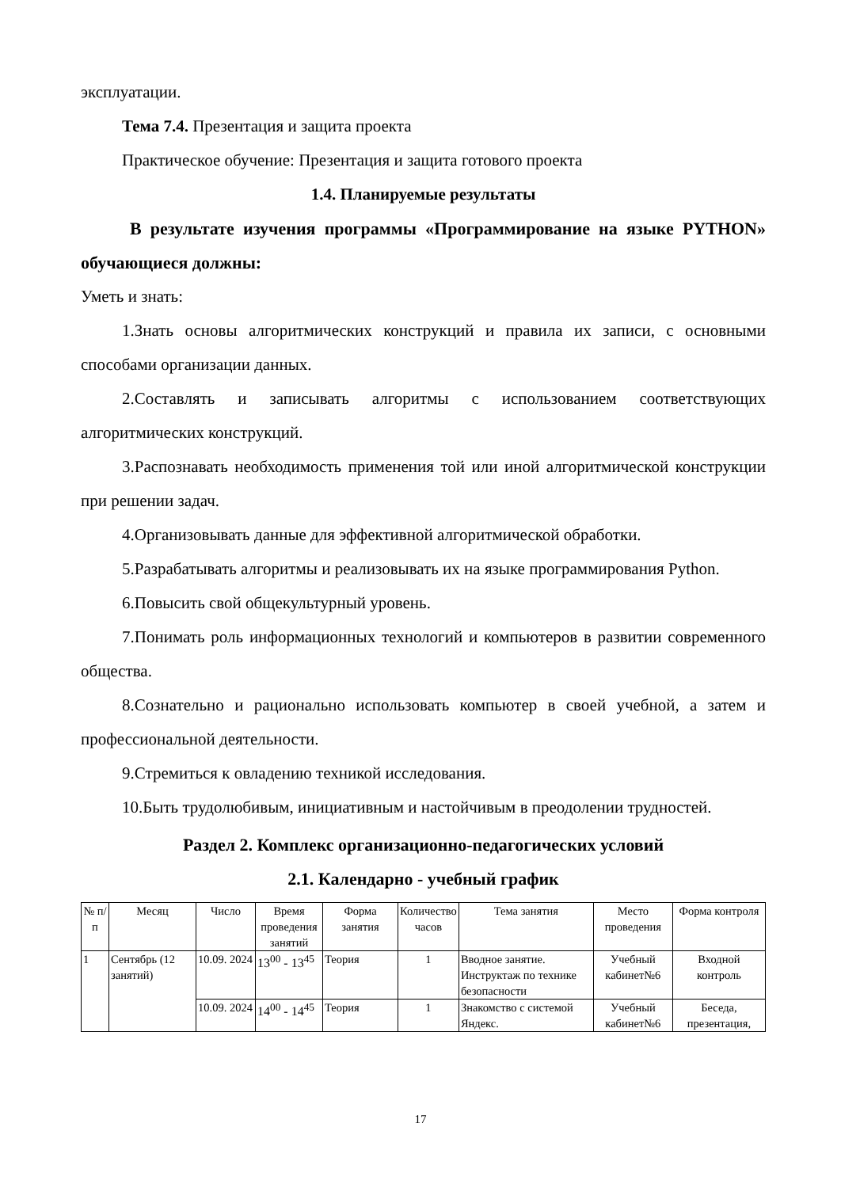эксплуатации.
Тема 7.4. Презентация и защита проекта
Практическое обучение: Презентация и защита готового проекта
1.4. Планируемые результаты
В результате изучения программы «Программирование на языке PYTHON» обучающиеся должны:
Уметь и знать:
1.Знать основы алгоритмических конструкций и правила их записи, с основными способами организации данных.
2.Составлять и записывать алгоритмы с использованием соответствующих алгоритмических конструкций.
3.Распознавать необходимость применения той или иной алгоритмической конструкции при решении задач.
4.Организовывать данные для эффективной алгоритмической обработки.
5.Разрабатывать алгоритмы и реализовывать их на языке программирования Python.
6.Повысить свой общекультурный уровень.
7.Понимать роль информационных технологий и компьютеров в развитии современного общества.
8.Сознательно и рационально использовать компьютер в своей учебной, а затем и профессиональной деятельности.
9.Стремиться к овладению техникой исследования.
10.Быть трудолюбивым, инициативным и настойчивым в преодолении трудностей.
Раздел 2. Комплекс организационно-педагогических условий
2.1. Календарно - учебный график
| № п/п | Месяц | Число | Время проведения занятий | Форма занятия | Количество часов | Тема занятия | Место проведения | Форма контроля |
| --- | --- | --- | --- | --- | --- | --- | --- | --- |
| 1 | Сентябрь (12 занятий) | 10.09. 2024 | 13<sup>00</sup> - 13<sup>45</sup> | Теория | 1 | Вводное занятие. Инструктаж по технике безопасности | Учебный кабинет№6 | Входной контроль |
| | | 10.09. 2024 | 14<sup>00</sup> - 14<sup>45</sup> | Теория | 1 | Знакомство с системой Яндекс. | Учебный кабинет№6 | Беседа, презентация, |
17